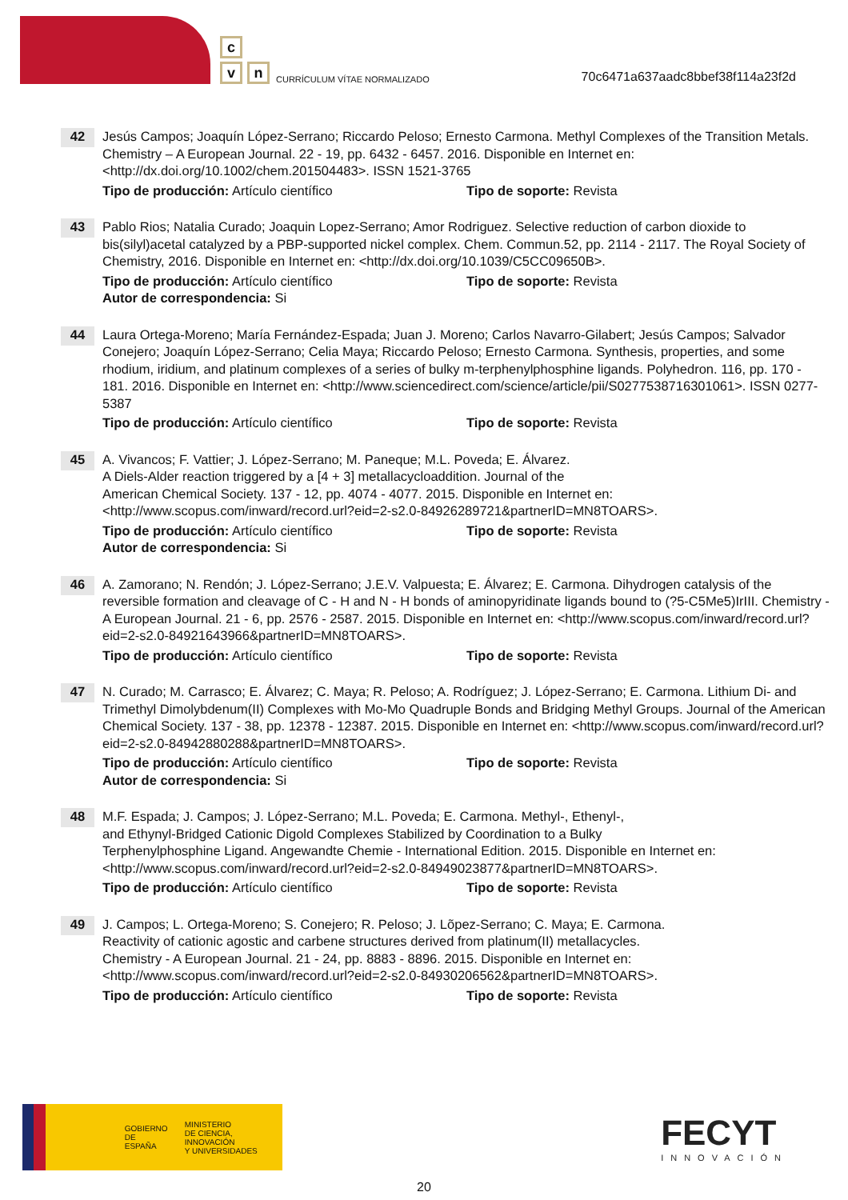c
v n
CURRÍCULUM VÍTAE NORMALIZADO
70c6471a637aadc8bbef38f114a23f2d
42
Jesús Campos; Joaquín López-Serrano; Riccardo Peloso; Ernesto Carmona. Methyl Complexes of the Transition Metals. Chemistry – A European Journal. 22 - 19, pp. 6432 - 6457. 2016. Disponible en Internet en: <http://dx.doi.org/10.1002/chem.201504483>. ISSN 1521-3765
Tipo de producción: Artículo científico Tipo de soporte: Revista
43
Pablo Rios; Natalia Curado; Joaquin Lopez-Serrano; Amor Rodriguez. Selective reduction of carbon dioxide to bis(silyl)acetal catalyzed by a PBP-supported nickel complex. Chem. Commun.52, pp. 2114 - 2117. The Royal Society of Chemistry, 2016. Disponible en Internet en: <http://dx.doi.org/10.1039/C5CC09650B>.
Tipo de producción: Artículo científico Tipo de soporte: Revista
Autor de correspondencia: Si
44
Laura Ortega-Moreno; María Fernández-Espada; Juan J. Moreno; Carlos Navarro-Gilabert; Jesús Campos; Salvador Conejero; Joaquín López-Serrano; Celia Maya; Riccardo Peloso; Ernesto Carmona. Synthesis, properties, and some rhodium, iridium, and platinum complexes of a series of bulky m-terphenylphosphine ligands. Polyhedron. 116, pp. 170 - 181. 2016. Disponible en Internet en: <http://www.sciencedirect.com/science/article/pii/S0277538716301061>. ISSN 0277-5387
Tipo de producción: Artículo científico Tipo de soporte: Revista
45
A. Vivancos; F. Vattier; J. López-Serrano; M. Paneque; M.L. Poveda; E. Álvarez.
A Diels-Alder reaction triggered by a [4 + 3] metallacycloaddition. Journal of the
American Chemical Society. 137 - 12, pp. 4074 - 4077. 2015. Disponible en Internet en: <http://www.scopus.com/inward/record.url?eid=2-s2.0-84926289721&partnerID=MN8TOARS>.
Tipo de producción: Artículo científico Tipo de soporte: Revista
Autor de correspondencia: Si
46
A. Zamorano; N. Rendón; J. López-Serrano; J.E.V. Valpuesta; E. Álvarez; E. Carmona. Dihydrogen catalysis of the reversible formation and cleavage of C - H and N - H bonds of aminopyridinate ligands bound to (?5-C5Me5)IrIII. Chemistry - A European Journal. 21 - 6, pp. 2576 - 2587. 2015. Disponible en Internet en: <http://www.scopus.com/inward/record.url?eid=2-s2.0-84921643966&partnerID=MN8TOARS>.
Tipo de producción: Artículo científico Tipo de soporte: Revista
47
N. Curado; M. Carrasco; E. Álvarez; C. Maya; R. Peloso; A. Rodríguez; J. López-Serrano; E. Carmona. Lithium Di- and Trimethyl Dimolybdenum(II) Complexes with Mo-Mo Quadruple Bonds and Bridging Methyl Groups. Journal of the American Chemical Society. 137 - 38, pp. 12378 - 12387. 2015. Disponible en Internet en: <http://www.scopus.com/inward/record.url?eid=2-s2.0-84942880288&partnerID=MN8TOARS>.
Tipo de producción: Artículo científico Tipo de soporte: Revista
Autor de correspondencia: Si
48
M.F. Espada; J. Campos; J. López-Serrano; M.L. Poveda; E. Carmona. Methyl-, Ethenyl-,
and Ethynyl-Bridged Cationic Digold Complexes Stabilized by Coordination to a Bulky
Terphenylphosphine Ligand. Angewandte Chemie - International Edition. 2015. Disponible en Internet en: <http://www.scopus.com/inward/record.url?eid=2-s2.0-84949023877&partnerID=MN8TOARS>.
Tipo de producción: Artículo científico Tipo de soporte: Revista
49
J. Campos; L. Ortega-Moreno; S. Conejero; R. Peloso; J. Lõpez-Serrano; C. Maya; E. Carmona.
Reactivity of cationic agostic and carbene structures derived from platinum(II) metallacycles.
Chemistry - A European Journal. 21 - 24, pp. 8883 - 8896. 2015. Disponible en Internet en: <http://www.scopus.com/inward/record.url?eid=2-s2.0-84930206562&partnerID=MN8TOARS>.
Tipo de producción: Artículo científico Tipo de soporte: Revista
GOBIERNO
DE ESPAÑA
MINISTERIO
DE CIENCIA, INNOVACIÓN
Y UNIVERSIDADES
FECYT
INNOVACIÓN
20